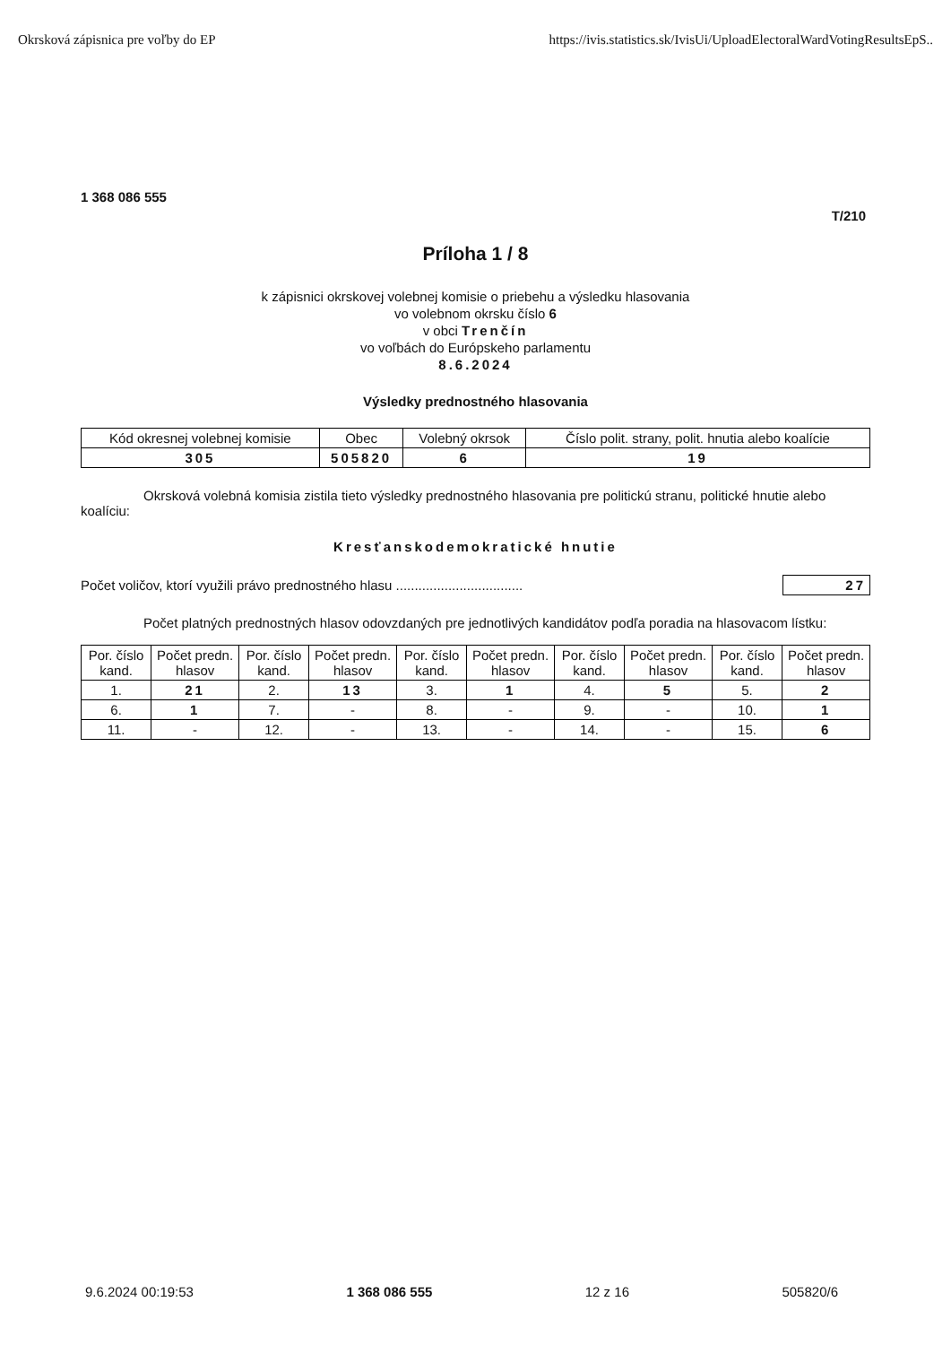Okrsková zápisnica pre voľby do EP https://ivis.statistics.sk/IvisUi/UploadElectoralWardVotingResultsEpS..
1 368 086 555
T/210
Príloha 1 / 8
k zápisnici okrskovej volebnej komisie o priebehu a výsledku hlasovania
vo volebnom okrsku číslo 6
v obci Trenčín
vo voľbách do Európskeho parlamentu
8.6.2024
Výsledky prednostného hlasovania
| Kód okresnej volebnej komisie | Obec | Volebný okrsok | Číslo polit. strany, polit. hnutia alebo koalície |
| --- | --- | --- | --- |
| 305 | 505820 | 6 | 19 |
Okrsková volebná komisia zistila tieto výsledky prednostného hlasovania pre politickú stranu, politické hnutie alebo koalíciu:
Kresťanskodemokratické hnutie
Počet voličov, ktorí využili právo prednostného hlasu .................................. 27
Počet platných prednostných hlasov odovzdaných pre jednotlivých kandidátov podľa poradia na hlasovacom lístku:
| Por. číslo kand. | Počet predn. hlasov | Por. číslo kand. | Počet predn. hlasov | Por. číslo kand. | Počet predn. hlasov | Por. číslo kand. | Počet predn. hlasov | Por. číslo kand. | Počet predn. hlasov |
| --- | --- | --- | --- | --- | --- | --- | --- | --- | --- |
| 1. | 21 | 2. | 13 | 3. | 1 | 4. | 5 | 5. | 2 |
| 6. | 1 | 7. | - | 8. | - | 9. | - | 10. | 1 |
| 11. | - | 12. | - | 13. | - | 14. | - | 15. | 6 |
9.6.2024 00:19:53 1 368 086 555 12 z 16 505820/6